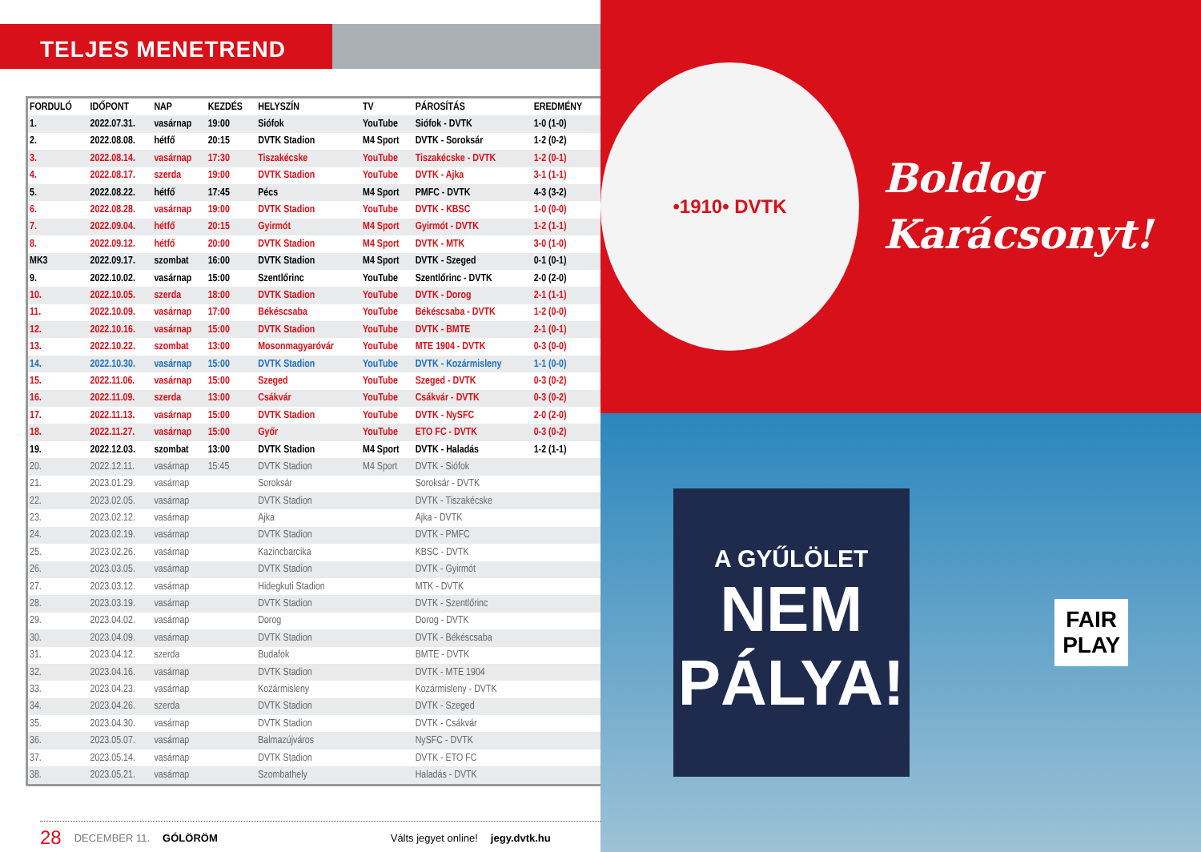TELJES MENETREND
| FORDULÓ | IDŐPONT | NAP | KEZDÉS | HELYSZÍN | TV | PÁROSÍTÁS | EREDMÉNY |
| --- | --- | --- | --- | --- | --- | --- | --- |
| 1. | 2022.07.31. | vasárnap | 19:00 | Siófok | YouTube | Siófok - DVTK | 1-0 (1-0) |
| 2. | 2022.08.08. | hétfő | 20:15 | DVTK Stadion | M4 Sport | DVTK - Soroksár | 1-2 (0-2) |
| 3. | 2022.08.14. | vasárnap | 17:30 | Tiszakécske | YouTube | Tiszakécske - DVTK | 1-2 (0-1) |
| 4. | 2022.08.17. | szerda | 19:00 | DVTK Stadion | YouTube | DVTK - Ajka | 3-1 (1-1) |
| 5. | 2022.08.22. | hétfő | 17:45 | Pécs | M4 Sport | PMFC - DVTK | 4-3 (3-2) |
| 6. | 2022.08.28. | vasárnap | 19:00 | DVTK Stadion | YouTube | DVTK - KBSC | 1-0 (0-0) |
| 7. | 2022.09.04. | hétfő | 20:15 | Gyirmót | M4 Sport | Gyirmót - DVTK | 1-2 (1-1) |
| 8. | 2022.09.12. | hétfő | 20:00 | DVTK Stadion | M4 Sport | DVTK - MTK | 3-0 (1-0) |
| MK3 | 2022.09.17. | szombat | 16:00 | DVTK Stadion | M4 Sport | DVTK - Szeged | 0-1 (0-1) |
| 9. | 2022.10.02. | vasárnap | 15:00 | Szentlőrinc | YouTube | Szentlőrinc - DVTK | 2-0 (2-0) |
| 10. | 2022.10.05. | szerda | 18:00 | DVTK Stadion | YouTube | DVTK - Dorog | 2-1 (1-1) |
| 11. | 2022.10.09. | vasárnap | 17:00 | Békéscsaba | YouTube | Békéscsaba - DVTK | 1-2 (0-0) |
| 12. | 2022.10.16. | vasárnap | 15:00 | DVTK Stadion | YouTube | DVTK - BMTE | 2-1 (0-1) |
| 13. | 2022.10.22. | szombat | 13:00 | Mosonmagyaróvár | YouTube | MTE 1904 - DVTK | 0-3 (0-0) |
| 14. | 2022.10.30. | vasárnap | 15:00 | DVTK Stadion | YouTube | DVTK - Kozármisleny | 1-1 (0-0) |
| 15. | 2022.11.06. | vasárnap | 15:00 | Szeged | YouTube | Szeged - DVTK | 0-3 (0-2) |
| 16. | 2022.11.09. | szerda | 13:00 | Csákvár | YouTube | Csákvár - DVTK | 0-3 (0-2) |
| 17. | 2022.11.13. | vasárnap | 15:00 | DVTK Stadion | YouTube | DVTK - NySFC | 2-0 (2-0) |
| 18. | 2022.11.27. | vasárnap | 15:00 | Győr | YouTube | ETO FC - DVTK | 0-3 (0-2) |
| 19. | 2022.12.03. | szombat | 13:00 | DVTK Stadion | M4 Sport | DVTK - Haladás | 1-2 (1-1) |
| 20. | 2022.12.11. | vasárnap | 15:45 | DVTK Stadion | M4 Sport | DVTK - Siófok | |
| 21. | 2023.01.29. | vasárnap | | Soroksár | | Soroksár - DVTK | |
| 22. | 2023.02.05. | vasárnap | | DVTK Stadion | | DVTK - Tiszakécske | |
| 23. | 2023.02.12. | vasárnap | | Ajka | | Ajka - DVTK | |
| 24. | 2023.02.19. | vasárnap | | DVTK Stadion | | DVTK - PMFC | |
| 25. | 2023.02.26. | vasárnap | | Kazincbarcika | | KBSC - DVTK | |
| 26. | 2023.03.05. | vasárnap | | DVTK Stadion | | DVTK - Gyirmót | |
| 27. | 2023.03.12. | vasárnap | | Hidegkuti Stadion | | MTK - DVTK | |
| 28. | 2023.03.19. | vasárnap | | DVTK Stadion | | DVTK - Szentlőrinc | |
| 29. | 2023.04.02. | vasárnap | | Dorog | | Dorog - DVTK | |
| 30. | 2023.04.09. | vasárnap | | DVTK Stadion | | DVTK - Békéscsaba | |
| 31. | 2023.04.12. | szerda | | Budafok | | BMTE - DVTK | |
| 32. | 2023.04.16. | vasárnap | | DVTK Stadion | | DVTK - MTE 1904 | |
| 33. | 2023.04.23. | vasárnap | | Kozármisleny | | Kozármisleny - DVTK | |
| 34. | 2023.04.26. | szerda | | DVTK Stadion | | DVTK - Szeged | |
| 35. | 2023.04.30. | vasárnap | | DVTK Stadion | | DVTK - Csákvár | |
| 36. | 2023.05.07. | vasárnap | | Balmazújváros | | NySFC - DVTK | |
| 37. | 2023.05.14. | vasárnap | | DVTK Stadion | | DVTK - ETO FC | |
| 38. | 2023.05.21. | vasárnap | | Szombathely | | Haladás - DVTK | |
28 DECEMBER 11. GÓLÖRÖM Válts jegyet online! jegy.dvtk.hu
•1910• DVTK
Boldog
Karácsonyt!
A GYŰLÖLET
NEM
PÁLYA!
FAIR
PLAY